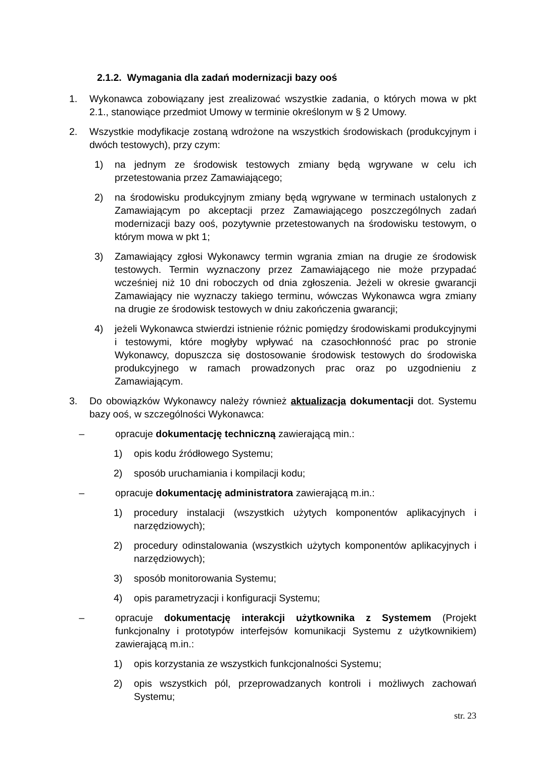2.1.2. Wymagania dla zadań modernizacji bazy ooś
1. Wykonawca zobowiązany jest zrealizować wszystkie zadania, o których mowa w pkt 2.1., stanowiące przedmiot Umowy w terminie określonym w § 2 Umowy.
2. Wszystkie modyfikacje zostaną wdrożone na wszystkich środowiskach (produkcyjnym i dwóch testowych), przy czym:
1) na jednym ze środowisk testowych zmiany będą wgrywane w celu ich przetestowania przez Zamawiającego;
2) na środowisku produkcyjnym zmiany będą wgrywane w terminach ustalonych z Zamawiającym po akceptacji przez Zamawiającego poszczególnych zadań modernizacji bazy ooś, pozytywnie przetestowanych na środowisku testowym, o którym mowa w pkt 1;
3) Zamawiający zgłosi Wykonawcy termin wgrania zmian na drugie ze środowisk testowych. Termin wyznaczony przez Zamawiającego nie może przypadać wcześniej niż 10 dni roboczych od dnia zgłoszenia. Jeżeli w okresie gwarancji Zamawiający nie wyznaczy takiego terminu, wówczas Wykonawca wgra zmiany na drugie ze środowisk testowych w dniu zakończenia gwarancji;
4) jeżeli Wykonawca stwierdzi istnienie różnic pomiędzy środowiskami produkcyjnymi i testowymi, które mogłyby wpływać na czasochłonność prac po stronie Wykonawcy, dopuszcza się dostosowanie środowisk testowych do środowiska produkcyjnego w ramach prowadzonych prac oraz po uzgodnieniu z Zamawiającym.
3. Do obowiązków Wykonawcy należy również aktualizacja dokumentacji dot. Systemu bazy ooś, w szczególności Wykonawca:
– opracuje dokumentację techniczną zawierającą min.:
1) opis kodu źródłowego Systemu;
2) sposób uruchamiania i kompilacji kodu;
– opracuje dokumentację administratora zawierającą m.in.:
1) procedury instalacji (wszystkich użytych komponentów aplikacyjnych i narzędziowych);
2) procedury odinstalowania (wszystkich użytych komponentów aplikacyjnych i narzędziowych);
3) sposób monitorowania Systemu;
4) opis parametryzacji i konfiguracji Systemu;
– opracuje dokumentację interakcji użytkownika z Systemem (Projekt funkcjonalny i prototypów interfejsów komunikacji Systemu z użytkownikiem) zawierającą m.in.:
1) opis korzystania ze wszystkich funkcjonalności Systemu;
2) opis wszystkich pól, przeprowadzanych kontroli i możliwych zachowań Systemu;
str. 23